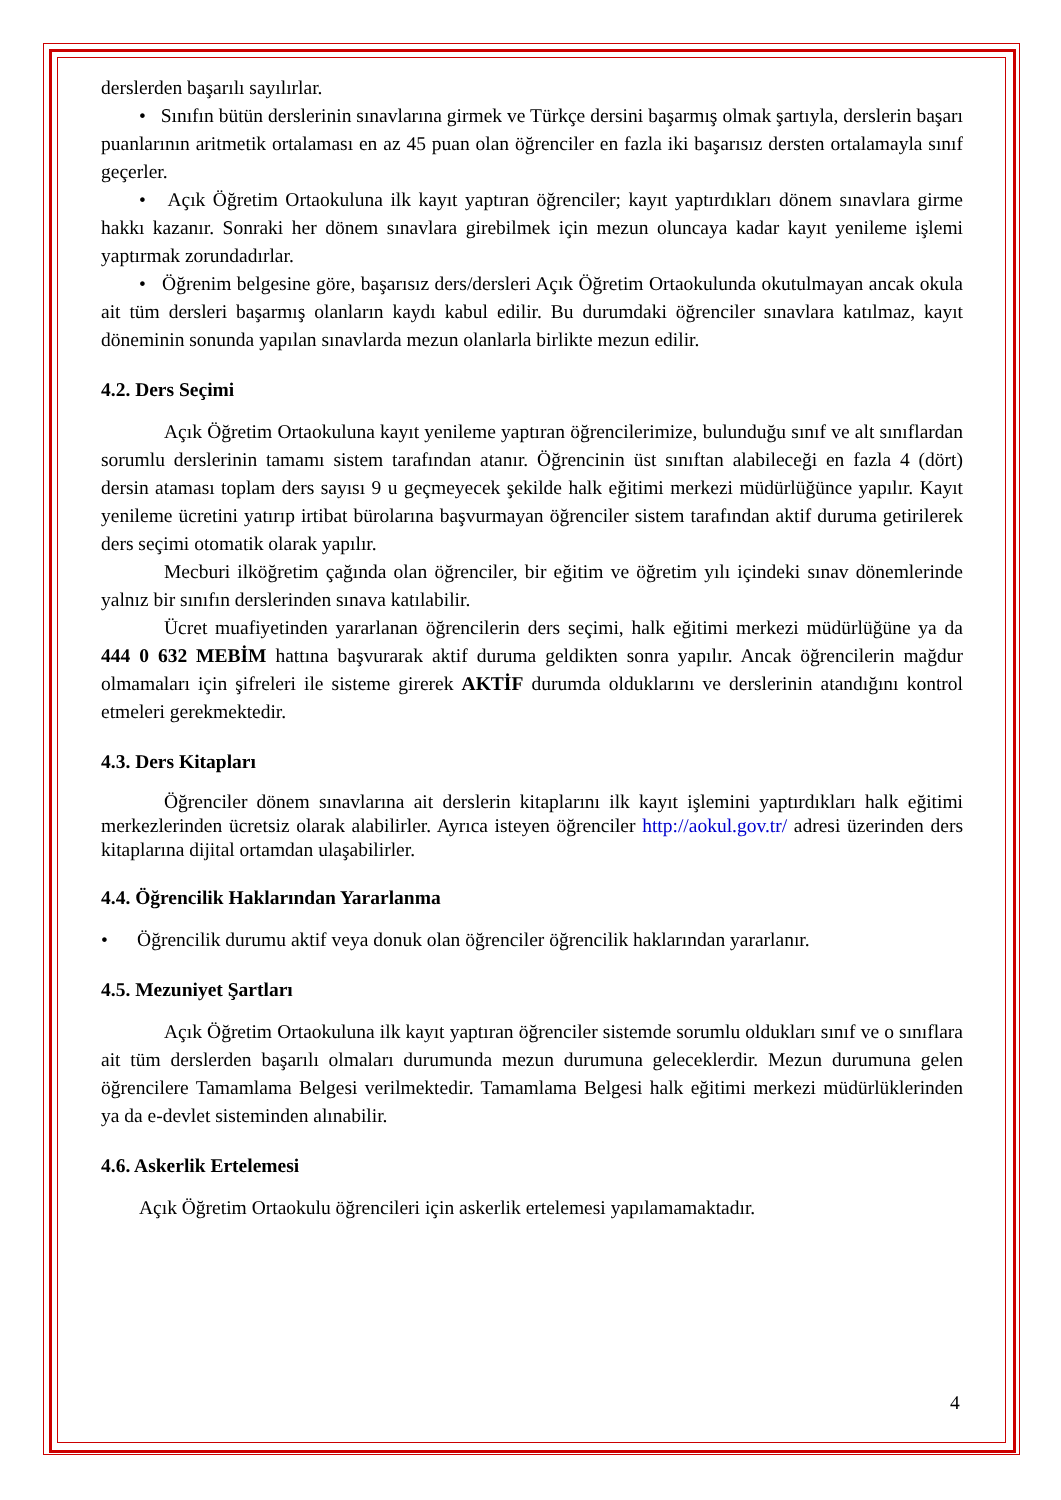derslerden başarılı sayılırlar.
• Sınıfın bütün derslerinin sınavlarına girmek ve Türkçe dersini başarmış olmak şartıyla, derslerin başarı puanlarının aritmetik ortalaması en az 45 puan olan öğrenciler en fazla iki başarısız dersten ortalamayla sınıf geçerler.
• Açık Öğretim Ortaokuluna ilk kayıt yaptıran öğrenciler; kayıt yaptırdıkları dönem sınavlara girme hakkı kazanır. Sonraki her dönem sınavlara girebilmek için mezun oluncaya kadar kayıt yenileme işlemi yaptırmak zorundadırlar.
• Öğrenim belgesine göre, başarısız ders/dersleri Açık Öğretim Ortaokulunda okutulmayan ancak okula ait tüm dersleri başarmış olanların kaydı kabul edilir. Bu durumdaki öğrenciler sınavlara katılmaz, kayıt döneminin sonunda yapılan sınavlarda mezun olanlarla birlikte mezun edilir.
4.2. Ders Seçimi
Açık Öğretim Ortaokuluna kayıt yenileme yaptıran öğrencilerimize, bulunduğu sınıf ve alt sınıflardan sorumlu derslerinin tamamı sistem tarafından atanır. Öğrencinin üst sınıftan alabileceği en fazla 4 (dört) dersin ataması toplam ders sayısı 9 u geçmeyecek şekilde halk eğitimi merkezi müdürlüğünce yapılır. Kayıt yenileme ücretini yatırıp irtibat bürolarına başvurmayan öğrenciler sistem tarafından aktif duruma getirilerek ders seçimi otomatik olarak yapılır.
Mecburi ilköğretim çağında olan öğrenciler, bir eğitim ve öğretim yılı içindeki sınav dönemlerinde yalnız bir sınıfın derslerinden sınava katılabilir.
Ücret muafiyetinden yararlanan öğrencilerin ders seçimi, halk eğitimi merkezi müdürlüğüne ya da 444 0 632 MEBİM hattına başvurarak aktif duruma geldikten sonra yapılır. Ancak öğrencilerin mağdur olmamaları için şifreleri ile sisteme girerek AKTİF durumda olduklarını ve derslerinin atandığını kontrol etmeleri gerekmektedir.
4.3. Ders Kitapları
Öğrenciler dönem sınavlarına ait derslerin kitaplarını ilk kayıt işlemini yaptırdıkları halk eğitimi merkezlerinden ücretsiz olarak alabilirler. Ayrıca isteyen öğrenciler http://aokul.gov.tr/ adresi üzerinden ders kitaplarına dijital ortamdan ulaşabilirler.
4.4. Öğrencilik Haklarından Yararlanma
• Öğrencilik durumu aktif veya donuk olan öğrenciler öğrencilik haklarından yararlanır.
4.5. Mezuniyet Şartları
Açık Öğretim Ortaokuluna ilk kayıt yaptıran öğrenciler sistemde sorumlu oldukları sınıf ve o sınıflara ait tüm derslerden başarılı olmaları durumunda mezun durumuna geleceklerdir. Mezun durumuna gelen öğrencilere Tamamlama Belgesi verilmektedir. Tamamlama Belgesi halk eğitimi merkezi müdürlüklerinden ya da e-devlet sisteminden alınabilir.
4.6. Askerlik Ertelemesi
Açık Öğretim Ortaokulu öğrencileri için askerlik ertelemesi yapılamamaktadır.
4